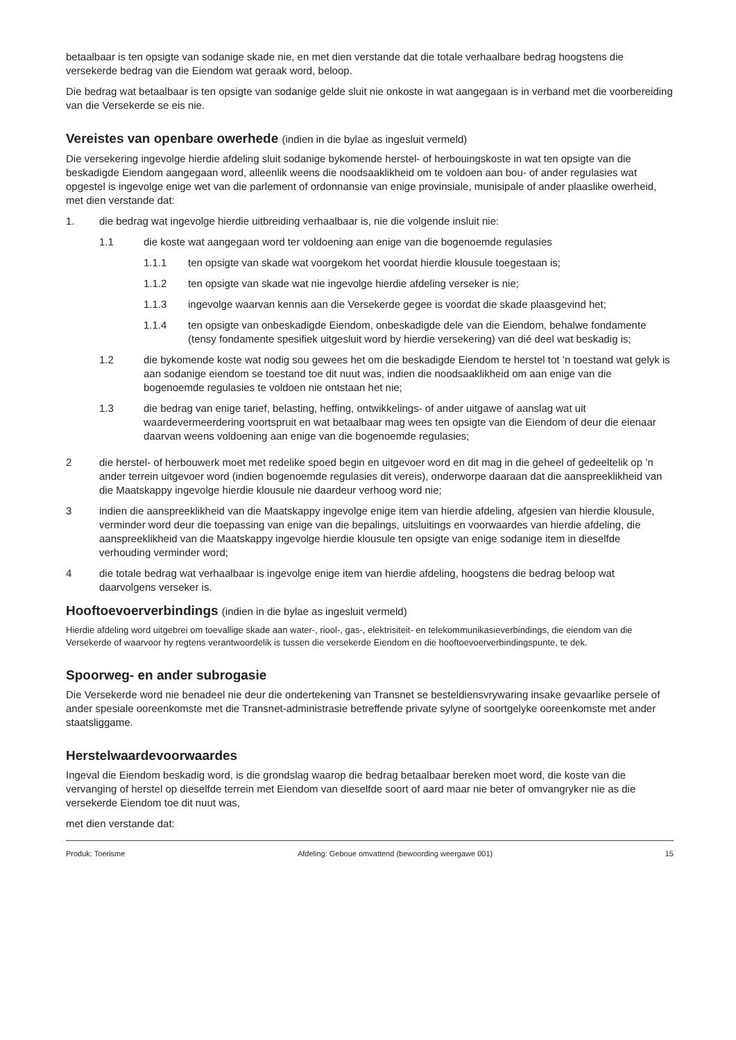betaalbaar is ten opsigte van sodanige skade nie, en met dien verstande dat die totale verhaalbare bedrag hoogstens die versekerde bedrag van die Eiendom wat geraak word, beloop.
Die bedrag wat betaalbaar is ten opsigte van sodanige gelde sluit nie onkoste in wat aangegaan is in verband met die voorbereiding van die Versekerde se eis nie.
Vereistes van openbare owerhede (indien in die bylae as ingesluit vermeld)
Die versekering ingevolge hierdie afdeling sluit sodanige bykomende herstel- of herbouingskoste in wat ten opsigte van die beskadigde Eiendom aangegaan word, alleenlik weens die noodsaaklikheid om te voldoen aan bou- of ander regulasies wat opgestel is ingevolge enige wet van die parlement of ordonnansie van enige provinsiale, munisipale of ander plaaslike owerheid, met dien verstande dat:
1. die bedrag wat ingevolge hierdie uitbreiding verhaalbaar is, nie die volgende insluit nie:
1.1 die koste wat aangegaan word ter voldoening aan enige van die bogenoemde regulasies
1.1.1 ten opsigte van skade wat voorgekom het voordat hierdie klousule toegestaan is;
1.1.2 ten opsigte van skade wat nie ingevolge hierdie afdeling verseker is nie;
1.1.3 ingevolge waarvan kennis aan die Versekerde gegee is voordat die skade plaasgevind het;
1.1.4 ten opsigte van onbeskadigde Eiendom, onbeskadigde dele van die Eiendom, behalwe fondamente (tensy fondamente spesifiek uitgesluit word by hierdie versekering) van dié deel wat beskadig is;
1.2 die bykomende koste wat nodig sou gewees het om die beskadigde Eiendom te herstel tot ’n toestand wat gelyk is aan sodanige eiendom se toestand toe dit nuut was, indien die noodsaaklikheid om aan enige van die bogenoemde regulasies te voldoen nie ontstaan het nie;
1.3 die bedrag van enige tarief, belasting, heffing, ontwikkelings- of ander uitgawe of aanslag wat uit waardevermeerdering voortspruit en wat betaalbaar mag wees ten opsigte van die Eiendom of deur die eienaar daarvan weens voldoening aan enige van die bogenoemde regulasies;
2 die herstel- of herbouwerk moet met redelike spoed begin en uitgevoer word en dit mag in die geheel of gedeeltelik op ’n ander terrein uitgevoer word (indien bogenoemde regulasies dit vereis), onderworpe daaraan dat die aanspreeklikheid van die Maatskappy ingevolge hierdie klousule nie daardeur verhoog word nie;
3 indien die aanspreeklikheid van die Maatskappy ingevolge enige item van hierdie afdeling, afgesien van hierdie klousule, verminder word deur die toepassing van enige van die bepalings, uitsluitings en voorwaardes van hierdie afdeling, die aanspreeklikheid van die Maatskappy ingevolge hierdie klousule ten opsigte van enige sodanige item in dieselfde verhouding verminder word;
4 die totale bedrag wat verhaalbaar is ingevolge enige item van hierdie afdeling, hoogstens die bedrag beloop wat daarvolgens verseker is.
Hooftoevoerverbindings (indien in die bylae as ingesluit vermeld)
Hierdie afdeling word uitgebrei om toevallige skade aan water-, riool-, gas-, elektrisiteit- en telekommunikasieverbindings, die eiendom van die Versekerde of waarvoor hy regtens verantwoordelik is tussen die versekerde Eiendom en die hooftoevoerverbindingspunte, te dek.
Spoorweg- en ander subrogasie
Die Versekerde word nie benadeel nie deur die ondertekening van Transnet se besteldiensvrywaring insake gevaarlike persele of ander spesiale ooreenkomste met die Transnet-administrasie betreffende private sylyne of soortgelyke ooreenkomste met ander staatsliggame.
Herstelwaardevoorwaardes
Ingeval die Eiendom beskadig word, is die grondslag waarop die bedrag betaalbaar bereken moet word, die koste van die vervanging of herstel op dieselfde terrein met Eiendom van dieselfde soort of aard maar nie beter of omvangryker nie as die versekerde Eiendom toe dit nuut was,
met dien verstande dat:
Produk: Toerisme Afdeling: Geboue omvattend (bewoording weergawe 001) 15